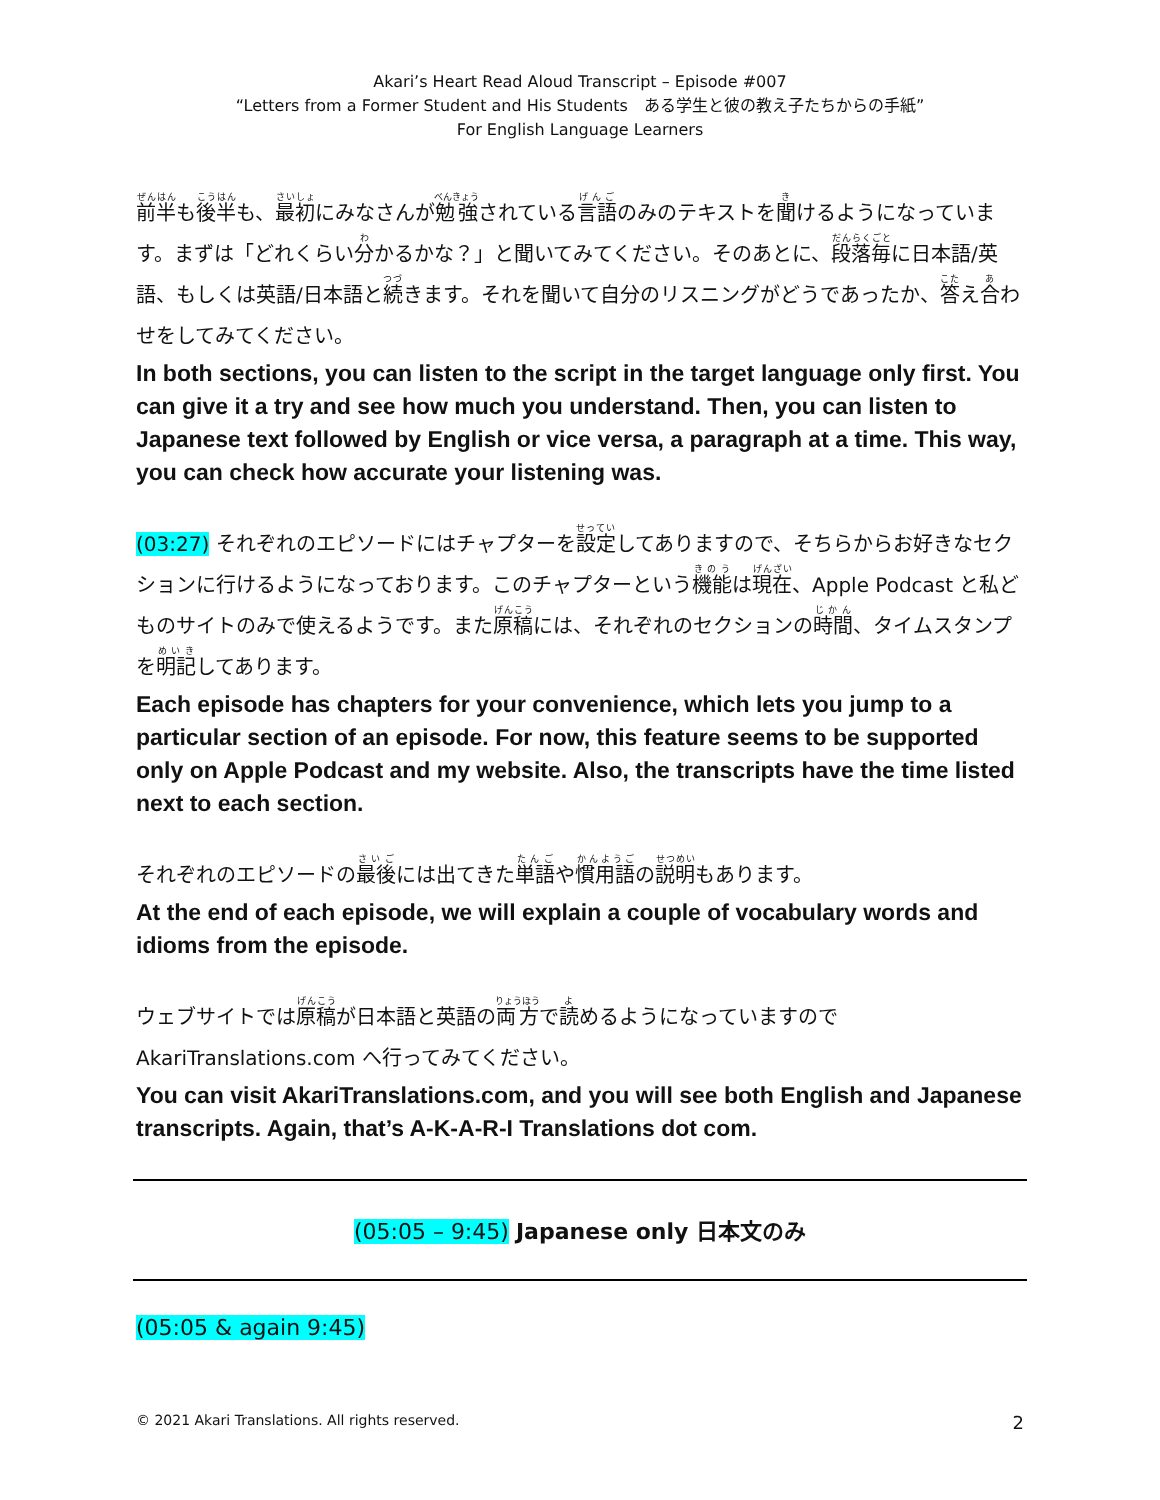Akari’s Heart Read Aloud Transcript – Episode #007
“Letters from a Former Student and His Students　ある学生と彼の教え子たちからの手紙”
For English Language Learners
前半も後半も、最初にみなさんが勉強されている言語のみのテキストを聞けるようになっています。まずは「どれくらい分かるかな？」と聞いてみてください。そのあとに、段落毎に日本語/英語、もしくは英語/日本語と続きます。それを聞いて自分のリスニングがどうであったか、答え合わせをしてみてください。
In both sections, you can listen to the script in the target language only first. You can give it a try and see how much you understand. Then, you can listen to Japanese text followed by English or vice versa, a paragraph at a time. This way, you can check how accurate your listening was.
(03:27) それぞれのエピソードにはチャプターを設定してありますので、そちらからお好きなセクションに行けるようになっております。このチャプターという機能は現在、Apple Podcast と私どものサイトのみで使えるようです。また原稿には、それぞれのセクションの時間、タイムスタンプを明記してあります。
Each episode has chapters for your convenience, which lets you jump to a particular section of an episode. For now, this feature seems to be supported only on Apple Podcast and my website. Also, the transcripts have the time listed next to each section.
それぞれのエピソードの最後には出てきた単語や慣用語の説明もあります。
At the end of each episode, we will explain a couple of vocabulary words and idioms from the episode.
ウェブサイトでは原稿が日本語と英語の両方で読めるようになっていますので AkariTranslations.com へ行ってみてください。
You can visit AkariTranslations.com, and you will see both English and Japanese transcripts. Again, that’s A-K-A-R-I Translations dot com.
(05:05 – 9:45) Japanese only 日本文のみ
(05:05 & again 9:45)
© 2021 Akari Translations. All rights reserved. 2